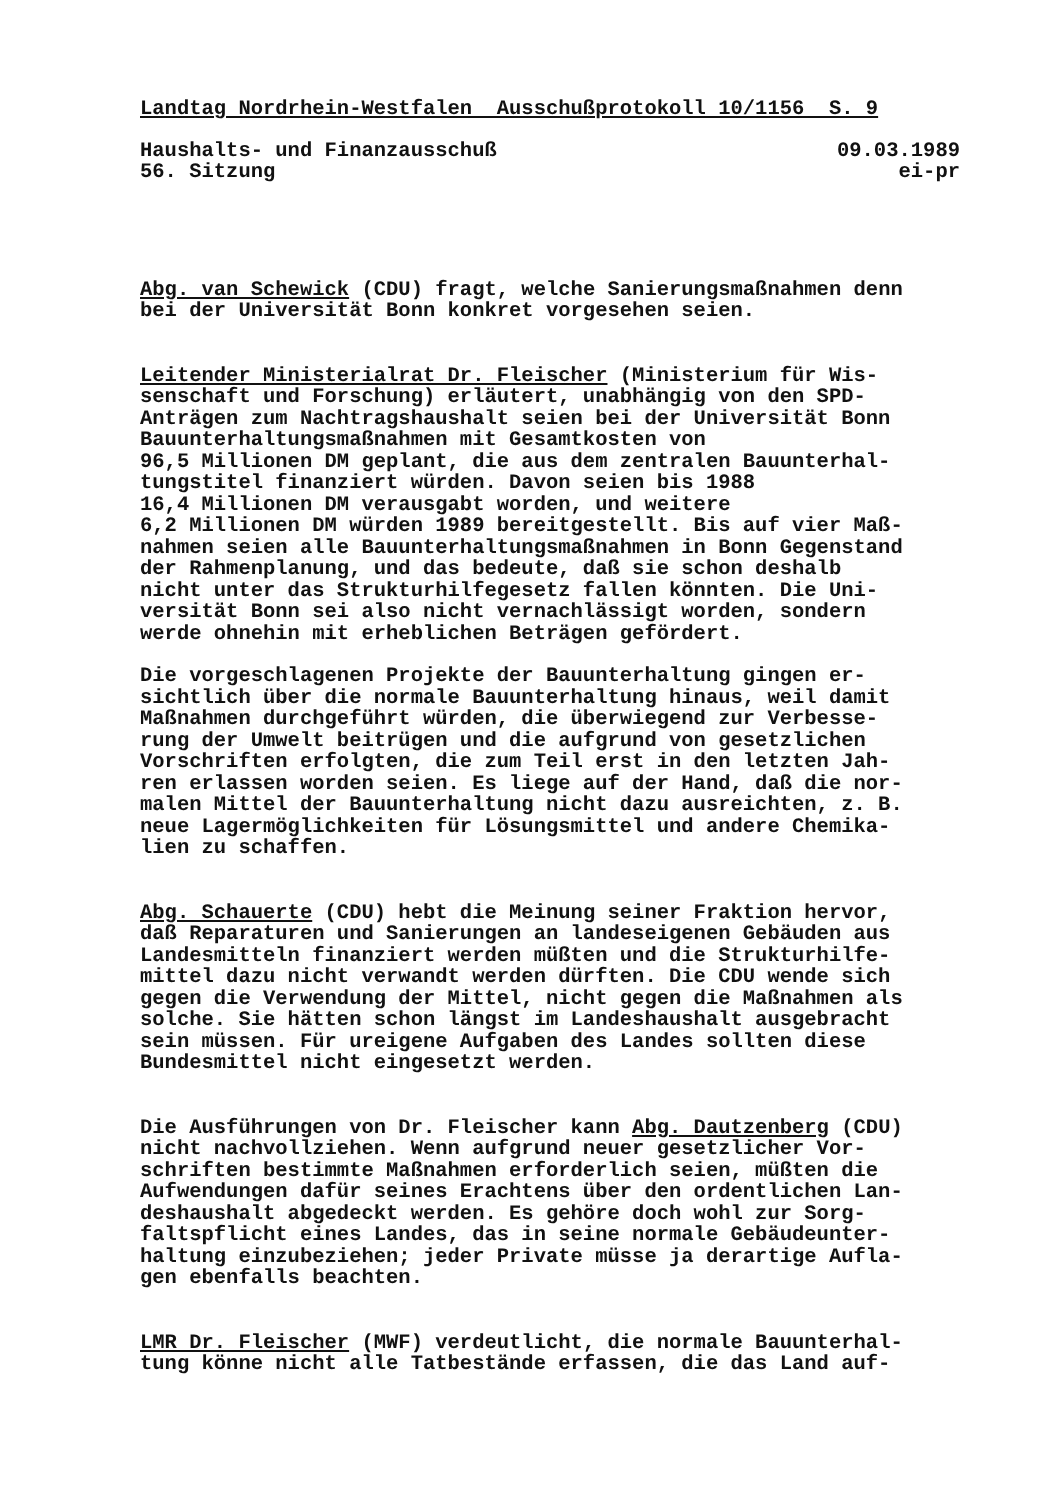Landtag Nordrhein-Westfalen Ausschußprotokoll 10/1156 S. 9
Haushalts- und Finanzausschuß 09.03.1989
56. Sitzung ei-pr
Abg. van Schewick (CDU) fragt, welche Sanierungsmaßnahmen denn bei der Universität Bonn konkret vorgesehen seien.
Leitender Ministerialrat Dr. Fleischer (Ministerium für Wis- senschaft und Forschung) erläutert, unabhängig von den SPD- Anträgen zum Nachtragshaushalt seien bei der Universität Bonn Bauunterhaltungsmaßnahmen mit Gesamtkosten von 96,5 Millionen DM geplant, die aus dem zentralen Bauunterhal- tungstitel finanziert würden. Davon seien bis 1988 16,4 Millionen DM verausgabt worden, und weitere 6,2 Millionen DM würden 1989 bereitgestellt. Bis auf vier Maß- nahmen seien alle Bauunterhaltungsmaßnahmen in Bonn Gegenstand der Rahmenplanung, und das bedeute, daß sie schon deshalb nicht unter das Strukturhilfegesetz fallen könnten. Die Uni- versität Bonn sei also nicht vernachlässigt worden, sondern werde ohnehin mit erheblichen Beträgen gefördert.
Die vorgeschlagenen Projekte der Bauunterhaltung gingen er- sichtlich über die normale Bauunterhaltung hinaus, weil damit Maßnahmen durchgeführt würden, die überwiegend zur Verbesse- rung der Umwelt beitrügen und die aufgrund von gesetzlichen Vorschriften erfolgten, die zum Teil erst in den letzten Jah- ren erlassen worden seien. Es liege auf der Hand, daß die nor- malen Mittel der Bauunterhaltung nicht dazu ausreichten, z. B. neue Lagermöglichkeiten für Lösungsmittel und andere Chemika- lien zu schaffen.
Abg. Schauerte (CDU) hebt die Meinung seiner Fraktion hervor, daß Reparaturen und Sanierungen an landeseigenen Gebäuden aus Landesmitteln finanziert werden müßten und die Strukturhilfe- mittel dazu nicht verwandt werden dürften. Die CDU wende sich gegen die Verwendung der Mittel, nicht gegen die Maßnahmen als solche. Sie hätten schon längst im Landeshaushalt ausgebracht sein müssen. Für ureigene Aufgaben des Landes sollten diese Bundesmittel nicht eingesetzt werden.
Die Ausführungen von Dr. Fleischer kann Abg. Dautzenberg (CDU) nicht nachvollziehen. Wenn aufgrund neuer gesetzlicher Vor- schriften bestimmte Maßnahmen erforderlich seien, müßten die Aufwendungen dafür seines Erachtens über den ordentlichen Lan- deshaushalt abgedeckt werden. Es gehöre doch wohl zur Sorg- faltspflicht eines Landes, das in seine normale Gebäudeunter- haltung einzubeziehen; jeder Private müsse ja derartige Aufla- gen ebenfalls beachten.
LMR Dr. Fleischer (MWF) verdeutlicht, die normale Bauunterhal- tung könne nicht alle Tatbestände erfassen, die das Land auf-